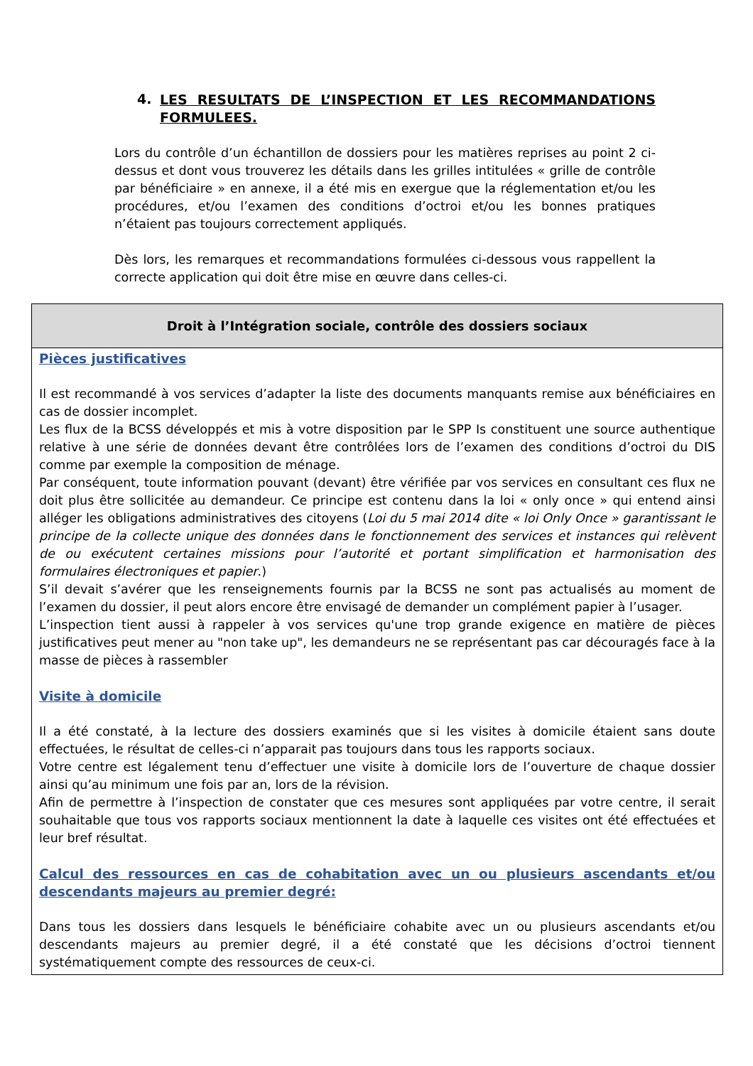4. LES RESULTATS DE L’INSPECTION ET LES RECOMMANDATIONS FORMULEES.
Lors du contrôle d’un échantillon de dossiers pour les matières reprises au point 2 ci-dessus et dont vous trouverez les détails dans les grilles intitulées « grille de contrôle par bénéficiaire » en annexe, il a été mis en exergue que la réglementation et/ou les procédures, et/ou l’examen des conditions d’octroi et/ou les bonnes pratiques n’étaient pas toujours correctement appliqués.
Dès lors, les remarques et recommandations formulées ci-dessous vous rappellent la correcte application qui doit être mise en œuvre dans celles-ci.
| Droit à l’Intégration sociale, contrôle des dossiers sociaux |
| --- |
| Pièces justificatives Il est recommandé à vos services d’adapter la liste des documents manquants remise aux bénéficiaires en cas de dossier incomplet. Les flux de la BCSS développés et mis à votre disposition par le SPP Is constituent une source authentique relative à une série de données devant être contrôlées lors de l’examen des conditions d’octroi du DIS comme par exemple la composition de ménage. Par conséquent, toute information pouvant (devant) être vérifiée par vos services en consultant ces flux ne doit plus être sollicitée au demandeur. Ce principe est contenu dans la loi « only once » qui entend ainsi alléger les obligations administratives des citoyens ( Loi du 5 mai 2014 dite « loi Only Once » garantissant le principe de la collecte unique des données dans le fonctionnement des services et instances qui relèvent de ou exécutent certaines missions pour l’autorité et portant simplification et harmonisation des formulaires électroniques et papier .) S’il devait s’avérer que les renseignements fournis par la BCSS ne sont pas actualisés au moment de l’examen du dossier, il peut alors encore être envisagé de demander un complément papier à l’usager. L’inspection tient aussi à rappeler à vos services qu'une trop grande exigence en matière de pièces justificatives peut mener au "non take up", les demandeurs ne se représentant pas car découragés face à la masse de pièces à rassembler Visite à domicile Il a été constaté, à la lecture des dossiers examinés que si les visites à domicile étaient sans doute effectuées, le résultat de celles-ci n’apparait pas toujours dans tous les rapports sociaux. Votre centre est légalement tenu d’effectuer une visite à domicile lors de l’ouverture de chaque dossier ainsi qu’au minimum une fois par an, lors de la révision. Afin de permettre à l’inspection de constater que ces mesures sont appliquées par votre centre, il serait souhaitable que tous vos rapports sociaux mentionnent la date à laquelle ces visites ont été effectuées et leur bref résultat. Calcul des ressources en cas de cohabitation avec un ou plusieurs ascendants et/ou descendants majeurs au premier degré: Dans tous les dossiers dans lesquels le bénéficiaire cohabite avec un ou plusieurs ascendants et/ou descendants majeurs au premier degré, il a été constaté que les décisions d’octroi tiennent systématiquement compte des ressources de ceux-ci. |